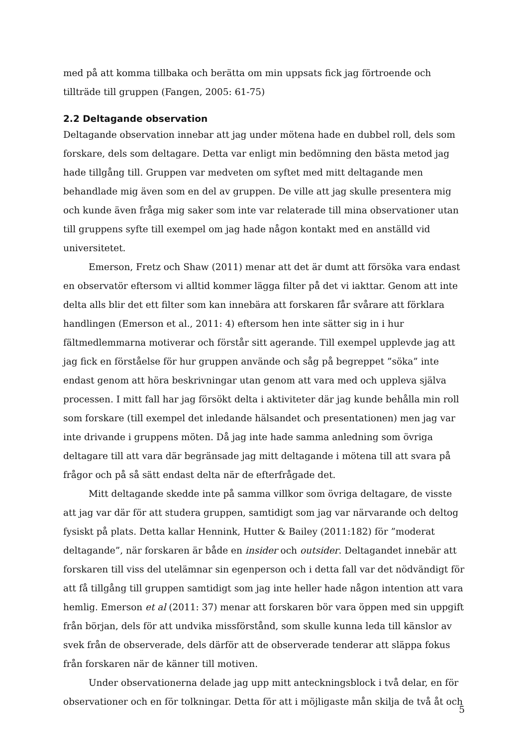med på att komma tillbaka och berätta om min uppsats fick jag förtroende och tillträde till gruppen (Fangen, 2005: 61-75)
2.2 Deltagande observation
Deltagande observation innebar att jag under mötena hade en dubbel roll, dels som forskare, dels som deltagare. Detta var enligt min bedömning den bästa metod jag hade tillgång till. Gruppen var medveten om syftet med mitt deltagande men behandlade mig även som en del av gruppen. De ville att jag skulle presentera mig och kunde även fråga mig saker som inte var relaterade till mina observationer utan till gruppens syfte till exempel om jag hade någon kontakt med en anställd vid universitetet.
Emerson, Fretz och Shaw (2011) menar att det är dumt att försöka vara endast en observatör eftersom vi alltid kommer lägga filter på det vi iakttar. Genom att inte delta alls blir det ett filter som kan innebära att forskaren får svårare att förklara handlingen (Emerson et al., 2011: 4) eftersom hen inte sätter sig in i hur fältmedlemmarna motiverar och förstår sitt agerande. Till exempel upplevde jag att jag fick en förståelse för hur gruppen använde och såg på begreppet ”söka” inte endast genom att höra beskrivningar utan genom att vara med och uppleva själva processen. I mitt fall har jag försökt delta i aktiviteter där jag kunde behålla min roll som forskare (till exempel det inledande hälsandet och presentationen) men jag var inte drivande i gruppens möten. Då jag inte hade samma anledning som övriga deltagare till att vara där begränsade jag mitt deltagande i mötena till att svara på frågor och på så sätt endast delta när de efterfrågade det.
Mitt deltagande skedde inte på samma villkor som övriga deltagare, de visste att jag var där för att studera gruppen, samtidigt som jag var närvarande och deltog fysiskt på plats. Detta kallar Hennink, Hutter & Bailey (2011:182) för ”moderat deltagande”, när forskaren är både en insider och outsider. Deltagandet innebär att forskaren till viss del utelämnar sin egenperson och i detta fall var det nödvändigt för att få tillgång till gruppen samtidigt som jag inte heller hade någon intention att vara hemlig. Emerson et al (2011: 37) menar att forskaren bör vara öppen med sin uppgift från början, dels för att undvika missförstånd, som skulle kunna leda till känslor av svek från de observerade, dels därför att de observerade tenderar att släppa fokus från forskaren när de känner till motiven.
Under observationerna delade jag upp mitt anteckningsblock i två delar, en för observationer och en för tolkningar. Detta för att i möjligaste mån skilja de två åt och
5